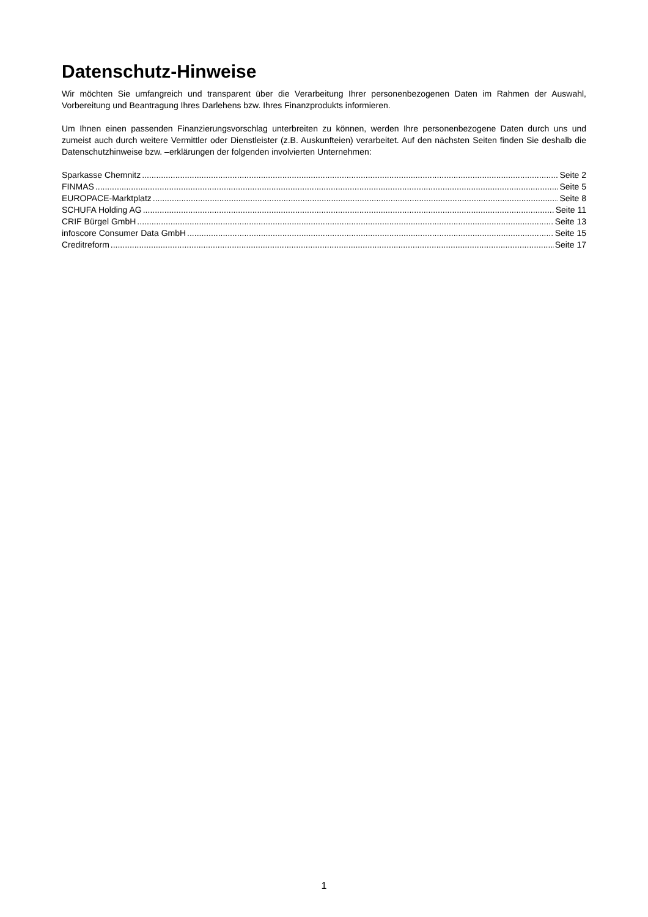Datenschutz-Hinweise
Wir möchten Sie umfangreich und transparent über die Verarbeitung Ihrer personenbezogenen Daten im Rahmen der Auswahl, Vorbereitung und Beantragung Ihres Darlehens bzw. Ihres Finanzprodukts informieren.
Um Ihnen einen passenden Finanzierungsvorschlag unterbreiten zu können, werden Ihre personenbezogene Daten durch uns und zumeist auch durch weitere Vermittler oder Dienstleister (z.B. Auskunfteien) verarbeitet. Auf den nächsten Seiten finden Sie deshalb die Datenschutzhinweise bzw. –erklärungen der folgenden involvierten Unternehmen:
Sparkasse Chemnitz Seite 2
FINMAS Seite 5
EUROPACE-Marktplatz Seite 8
SCHUFA Holding AG Seite 11
CRIF Bürgel GmbH Seite 13
infoscore Consumer Data GmbH Seite 15
Creditreform Seite 17
1